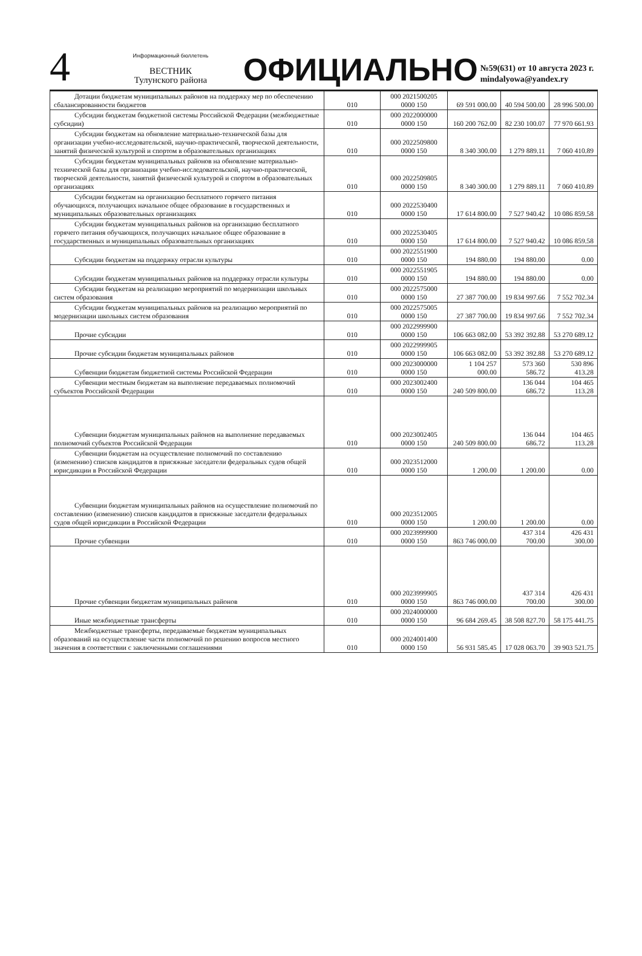4
Информационный бюллетень
ВЕСТНИК
Тулунского района
ОФИЦИАЛЬНО
№59(631) от 10 августа 2023 г.
mindalyowa@yandex.ry
| Дотации бюджетам муниципальных районов на поддержку мер по обеспечению сбалансированности бюджетов | 010 | 000 2021500205 0000 150 | 69 591 000.00 | 40 594 500.00 | 28 996 500.00 |
| Субсидии бюджетам бюджетной системы Российской Федерации (межбюджетные субсидии) | 010 | 000 2022000000 0000 150 | 160 200 762.00 | 82 230 100.07 | 77 970 661.93 |
| Субсидии бюджетам на обновление материально-технической базы для организации учебно-исследовательской, научно-практической, творческой деятельности, занятий физической культурой и спортом в образовательных организациях | 010 | 000 2022509800 0000 150 | 8 340 300.00 | 1 279 889.11 | 7 060 410.89 |
| Субсидии бюджетам муниципальных районов на обновление материально-технической базы для организации учебно-исследовательской, научно-практической, творческой деятельности, занятий физической культурой и спортом в образовательных организациях | 010 | 000 2022509805 0000 150 | 8 340 300.00 | 1 279 889.11 | 7 060 410.89 |
| Субсидии бюджетам на организацию бесплатного горячего питания обучающихся, получающих начальное общее образование в государственных и муниципальных образовательных организациях | 010 | 000 2022530400 0000 150 | 17 614 800.00 | 7 527 940.42 | 10 086 859.58 |
| Субсидии бюджетам муниципальных районов на организацию бесплатного горячего питания обучающихся, получающих начальное общее образование в государственных и муниципальных образовательных организациях | 010 | 000 2022530405 0000 150 | 17 614 800.00 | 7 527 940.42 | 10 086 859.58 |
| Субсидии бюджетам на поддержку отрасли культуры | 010 | 000 2022551900 0000 150 | 194 880.00 | 194 880.00 | 0.00 |
| Субсидии бюджетам муниципальных районов на поддержку отрасли культуры | 010 | 000 2022551905 0000 150 | 194 880.00 | 194 880.00 | 0.00 |
| Субсидии бюджетам на реализацию мероприятий по модернизации школьных систем образования | 010 | 000 2022575000 0000 150 | 27 387 700.00 | 19 834 997.66 | 7 552 702.34 |
| Субсидии бюджетам муниципальных районов на реализацию мероприятий по модернизации школьных систем образования | 010 | 000 2022575005 0000 150 | 27 387 700.00 | 19 834 997.66 | 7 552 702.34 |
| Прочие субсидии | 010 | 000 2022999900 0000 150 | 106 663 082.00 | 53 392 392.88 | 53 270 689.12 |
| Прочие субсидии бюджетам муниципальных районов | 010 | 000 2022999905 0000 150 | 106 663 082.00 | 53 392 392.88 | 53 270 689.12 |
| Субвенции бюджетам бюджетной системы Российской Федерации | 010 | 000 2023000000 0000 150 | 1 104 257 000.00 | 573 360 586.72 | 530 896 413.28 |
| Субвенции местным бюджетам на выполнение передаваемых полномочий субъектов Российской Федерации | 010 | 000 2023002400 0000 150 | 240 509 800.00 | 136 044 686.72 | 104 465 113.28 |
| Субвенции бюджетам муниципальных районов на выполнение передаваемых полномочий субъектов Российской Федерации | 010 | 000 2023002405 0000 150 | 240 509 800.00 | 136 044 686.72 | 104 465 113.28 |
| Субвенции бюджетам на осуществление полномочий по составлению (изменению) списков кандидатов в присяжные заседатели федеральных судов общей юрисдикции в Российской Федерации | 010 | 000 2023512000 0000 150 | 1 200.00 | 1 200.00 | 0.00 |
| Субвенции бюджетам муниципальных районов на осуществление полномочий по составлению (изменению) списков кандидатов в присяжные заседатели федеральных судов общей юрисдикции в Российской Федерации | 010 | 000 2023512005 0000 150 | 1 200.00 | 1 200.00 | 0.00 |
| Прочие субвенции | 010 | 000 2023999900 0000 150 | 863 746 000.00 | 437 314 700.00 | 426 431 300.00 |
| Прочие субвенции бюджетам муниципальных районов | 010 | 000 2023999905 0000 150 | 863 746 000.00 | 437 314 700.00 | 426 431 300.00 |
| Иные межбюджетные трансферты | 010 | 000 2024000000 0000 150 | 96 684 269.45 | 38 508 827.70 | 58 175 441.75 |
| Межбюджетные трансферты, передаваемые бюджетам муниципальных образований на осуществление части полномочий по решению вопросов местного значения в соответствии с заключенными соглашениями | 010 | 000 2024001400 0000 150 | 56 931 585.45 | 17 028 063.70 | 39 903 521.75 |